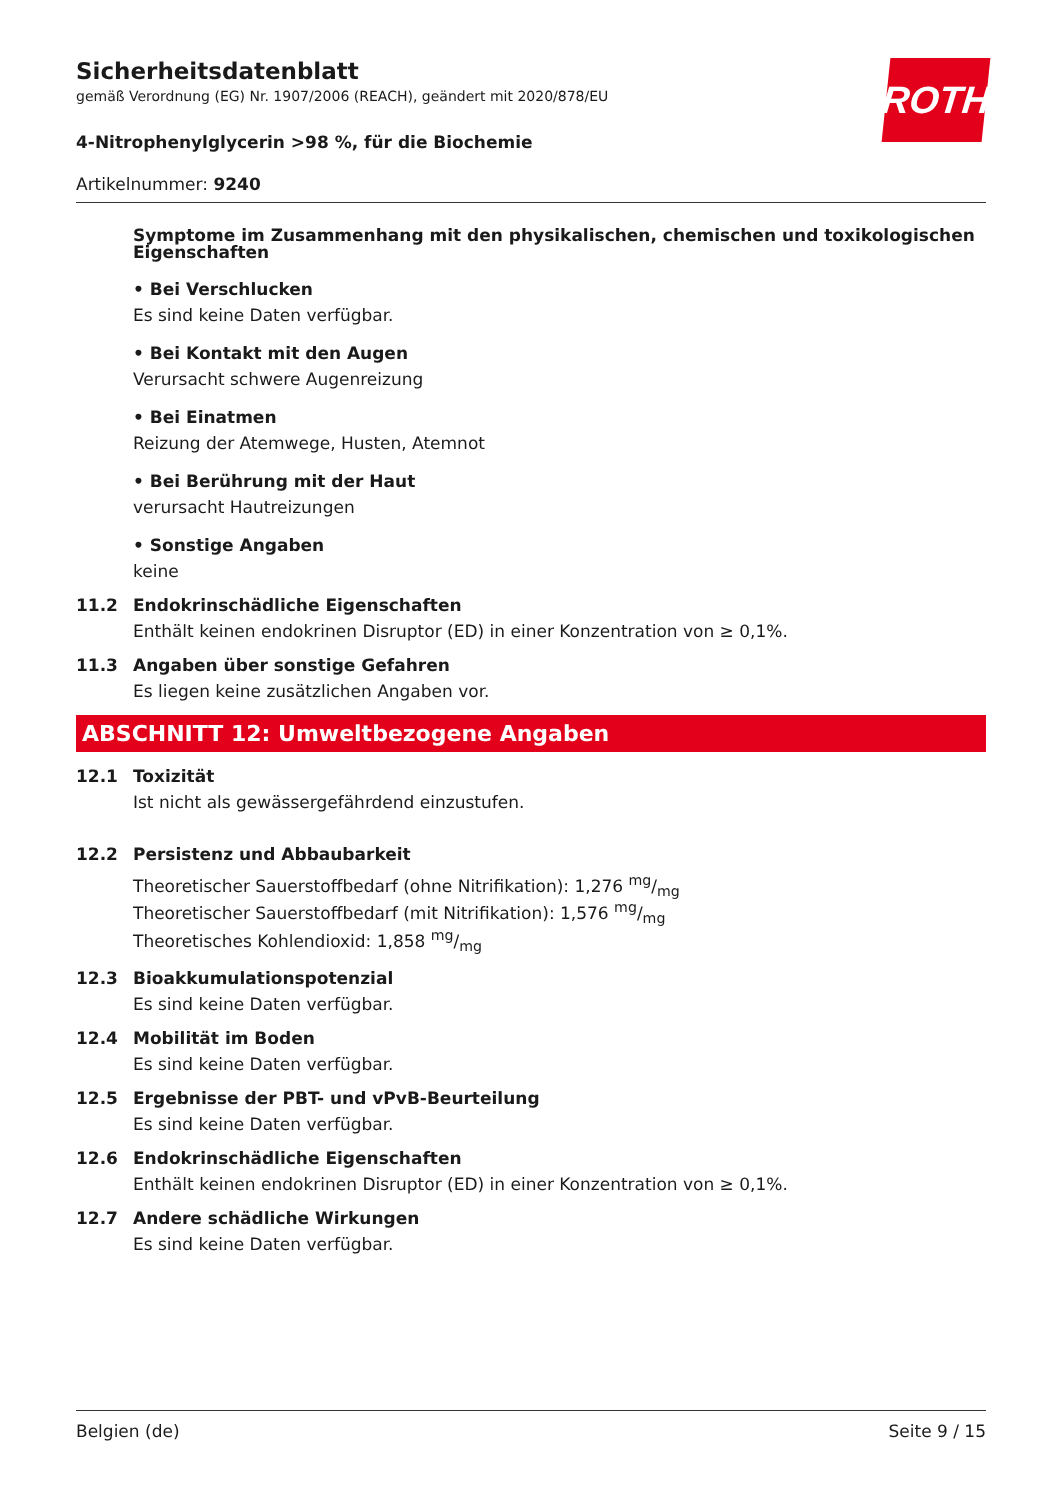ROTH
Sicherheitsdatenblatt
gemäß Verordnung (EG) Nr. 1907/2006 (REACH), geändert mit 2020/878/EU
4-Nitrophenylglycerin >98 %, für die Biochemie
Artikelnummer: 9240
Symptome im Zusammenhang mit den physikalischen, chemischen und toxikologischen Eigenschaften
• Bei Verschlucken
Es sind keine Daten verfügbar.
• Bei Kontakt mit den Augen
Verursacht schwere Augenreizung
• Bei Einatmen
Reizung der Atemwege, Husten, Atemnot
• Bei Berührung mit der Haut
verursacht Hautreizungen
• Sonstige Angaben
keine
11.2 Endokrinschädliche Eigenschaften
Enthält keinen endokrinen Disruptor (ED) in einer Konzentration von ≥ 0,1%.
11.3 Angaben über sonstige Gefahren
Es liegen keine zusätzlichen Angaben vor.
ABSCHNITT 12: Umweltbezogene Angaben
12.1 Toxizität
Ist nicht als gewässergefährdend einzustufen.
12.2 Persistenz und Abbaubarkeit
Theoretischer Sauerstoffbedarf (ohne Nitrifikation): 1,276 mg/mg
Theoretischer Sauerstoffbedarf (mit Nitrifikation): 1,576 mg/mg
Theoretisches Kohlendioxid: 1,858 mg/mg
12.3 Bioakkumulationspotenzial
Es sind keine Daten verfügbar.
12.4 Mobilität im Boden
Es sind keine Daten verfügbar.
12.5 Ergebnisse der PBT- und vPvB-Beurteilung
Es sind keine Daten verfügbar.
12.6 Endokrinschädliche Eigenschaften
Enthält keinen endokrinen Disruptor (ED) in einer Konzentration von ≥ 0,1%.
12.7 Andere schädliche Wirkungen
Es sind keine Daten verfügbar.
Belgien (de) Seite 9 / 15